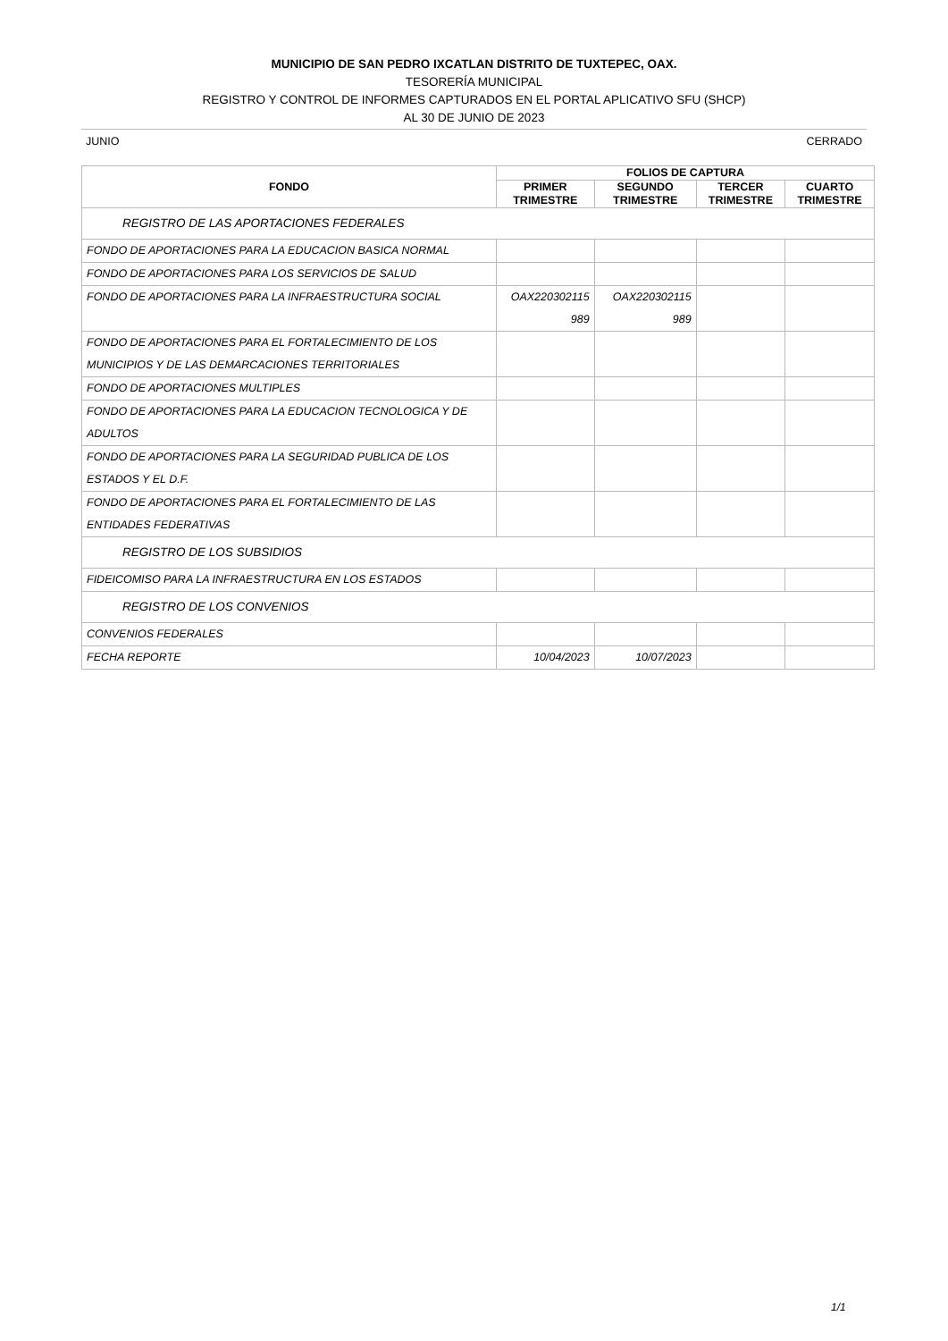MUNICIPIO DE SAN PEDRO IXCATLAN DISTRITO DE TUXTEPEC, OAX.
TESORERÍA MUNICIPAL
REGISTRO Y CONTROL DE INFORMES CAPTURADOS EN EL PORTAL APLICATIVO SFU (SHCP)
AL 30 DE JUNIO DE 2023
JUNIO CERRADO
| FONDO | FOLIOS DE CAPTURA | | | |
| --- | --- | --- | --- | --- |
| | PRIMER TRIMESTRE | SEGUNDO TRIMESTRE | TERCER TRIMESTRE | CUARTO TRIMESTRE |
| REGISTRO DE LAS APORTACIONES FEDERALES | | | | |
| FONDO DE APORTACIONES PARA LA EDUCACION BASICA NORMAL | | | | |
| FONDO DE APORTACIONES PARA LOS SERVICIOS DE SALUD | | | | |
| FONDO DE APORTACIONES PARA LA INFRAESTRUCTURA SOCIAL | OAX220302115 989 | OAX220302115 989 | | |
| FONDO DE APORTACIONES PARA EL FORTALECIMIENTO DE LOS MUNICIPIOS Y DE LAS DEMARCACIONES TERRITORIALES | | | | |
| FONDO DE APORTACIONES MULTIPLES | | | | |
| FONDO DE APORTACIONES PARA LA EDUCACION TECNOLOGICA Y DE ADULTOS | | | | |
| FONDO DE APORTACIONES PARA LA SEGURIDAD PUBLICA DE LOS ESTADOS Y EL D.F. | | | | |
| FONDO DE APORTACIONES PARA EL FORTALECIMIENTO DE LAS ENTIDADES FEDERATIVAS | | | | |
| REGISTRO DE LOS SUBSIDIOS | | | | |
| FIDEICOMISO PARA LA INFRAESTRUCTURA EN LOS ESTADOS | | | | |
| REGISTRO DE LOS CONVENIOS | | | | |
| CONVENIOS FEDERALES | | | | |
| FECHA REPORTE | 10/04/2023 | 10/07/2023 | | |
1/1